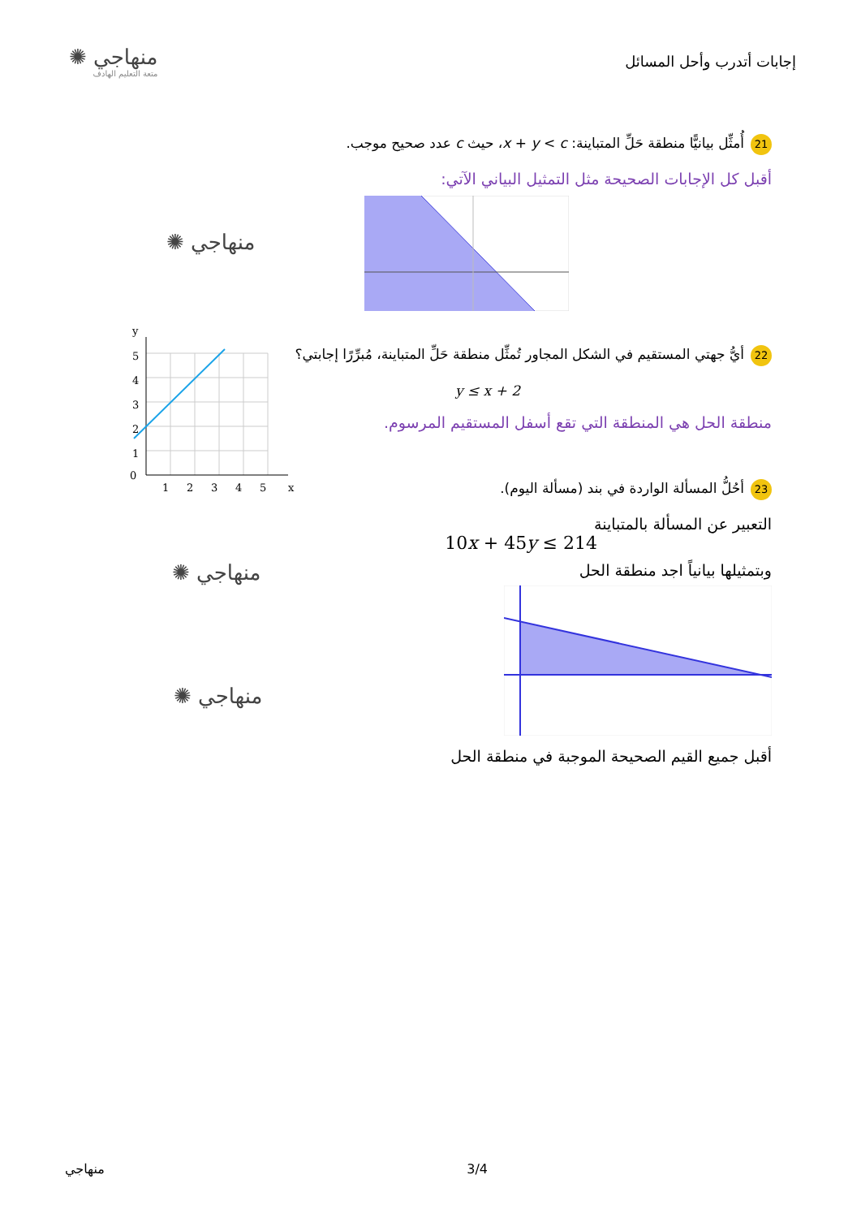إجابات أتدرب وأحل المسائل
منهاجي ✺
متعة التعليم الهادف
21 أُمثِّل بيانيًّا منطقة حَلِّ المتباينة: x + y < c، حيث c عدد صحيح موجب.
أقبل كل الإجابات الصحيحة مثل التمثيل البياني الآتي:
منهاجي ✺
22 أيُّ جهتي المستقيم في الشكل المجاور تُمثِّل منطقة حَلِّ المتباينة، مُبرِّرًا إجابتي؟
y ≤ x + 2
منطقة الحل هي المنطقة التي تقع أسفل المستقيم المرسوم.
0
1
2
3
4
5
1
2
3
4
5
x
y
23 أحُلُّ المسألة الواردة في بند (مسألة اليوم).
التعبير عن المسألة بالمتباينة
10x + 45y ≤ 214
وبتمثيلها بيانياً اجد منطقة الحل
أقبل جميع القيم الصحيحة الموجبة في منطقة الحل
منهاجي ✺
منهاجي ✺
منهاجي 3/4